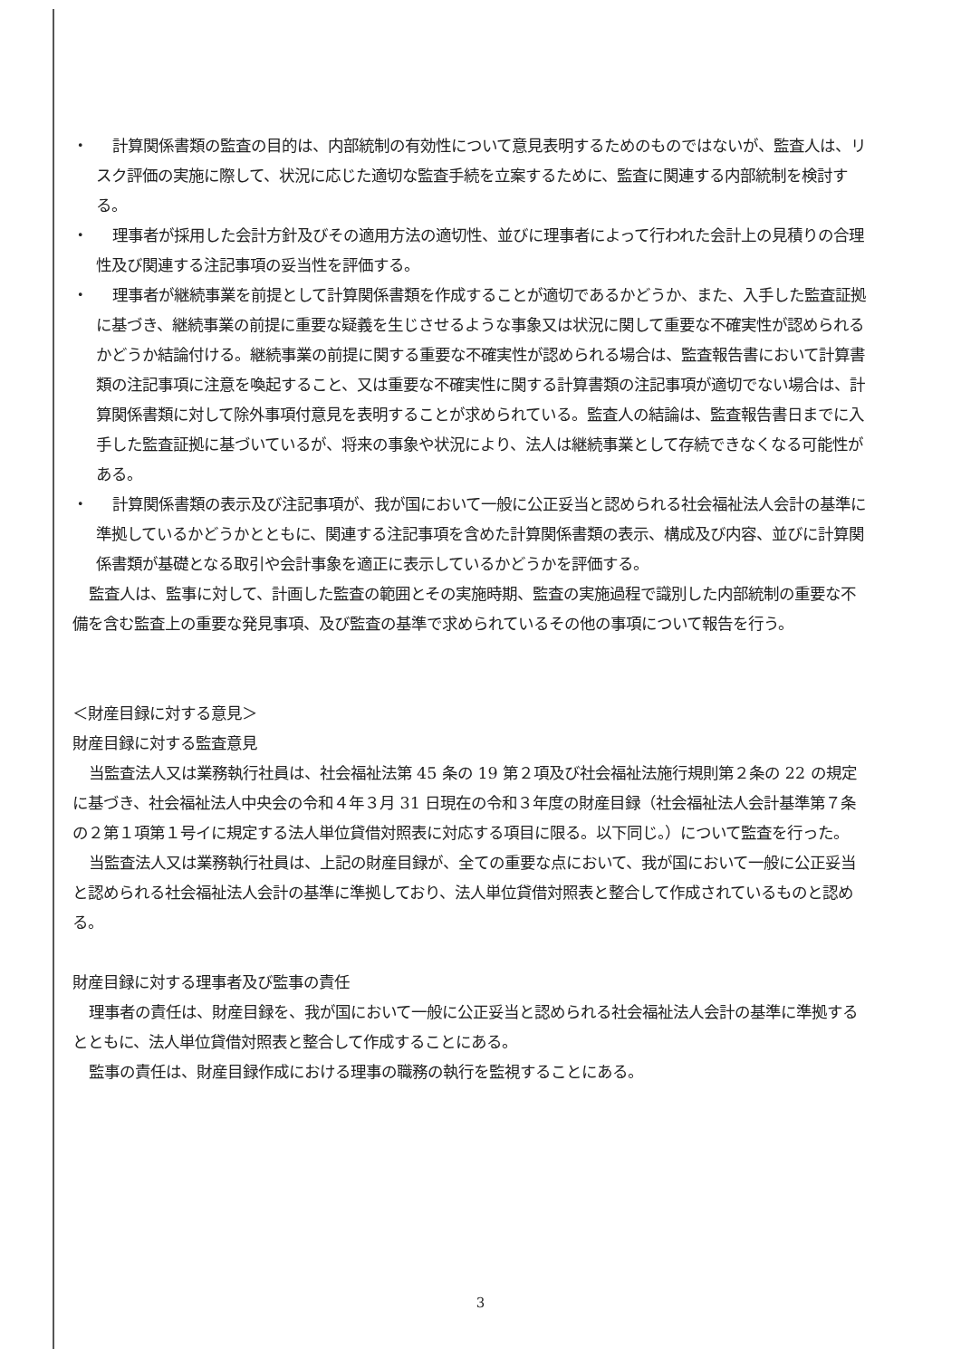・ 計算関係書類の監査の目的は、内部統制の有効性について意見表明するためのものではないが、監査人は、リスク評価の実施に際して、状況に応じた適切な監査手続を立案するために、監査に関連する内部統制を検討する。
・ 理事者が採用した会計方針及びその適用方法の適切性、並びに理事者によって行われた会計上の見積りの合理性及び関連する注記事項の妥当性を評価する。
・ 理事者が継続事業を前提として計算関係書類を作成することが適切であるかどうか、また、入手した監査証拠に基づき、継続事業の前提に重要な疑義を生じさせるような事象又は状況に関して重要な不確実性が認められるかどうか結論付ける。継続事業の前提に関する重要な不確実性が認められる場合は、監査報告書において計算書類の注記事項に注意を喚起すること、又は重要な不確実性に関する計算書類の注記事項が適切でない場合は、計算関係書類に対して除外事項付意見を表明することが求められている。監査人の結論は、監査報告書日までに入手した監査証拠に基づいているが、将来の事象や状況により、法人は継続事業として存続できなくなる可能性がある。
・ 計算関係書類の表示及び注記事項が、我が国において一般に公正妥当と認められる社会福祉法人会計の基準に準拠しているかどうかとともに、関連する注記事項を含めた計算関係書類の表示、構成及び内容、並びに計算関係書類が基礎となる取引や会計事象を適正に表示しているかどうかを評価する。
監査人は、監事に対して、計画した監査の範囲とその実施時期、監査の実施過程で識別した内部統制の重要な不備を含む監査上の重要な発見事項、及び監査の基準で求められているその他の事項について報告を行う。
＜財産目録に対する意見＞
財産目録に対する監査意見
当監査法人又は業務執行社員は、社会福祉法第 45 条の 19 第２項及び社会福祉法施行規則第２条の 22 の規定に基づき、社会福祉法人中央会の令和４年３月 31 日現在の令和３年度の財産目録（社会福祉法人会計基準第７条の２第１項第１号イに規定する法人単位貸借対照表に対応する項目に限る。以下同じ。）について監査を行った。
当監査法人又は業務執行社員は、上記の財産目録が、全ての重要な点において、我が国において一般に公正妥当と認められる社会福祉法人会計の基準に準拠しており、法人単位貸借対照表と整合して作成されているものと認める。
財産目録に対する理事者及び監事の責任
理事者の責任は、財産目録を、我が国において一般に公正妥当と認められる社会福祉法人会計の基準に準拠するとともに、法人単位貸借対照表と整合して作成することにある。
監事の責任は、財産目録作成における理事の職務の執行を監視することにある。
3